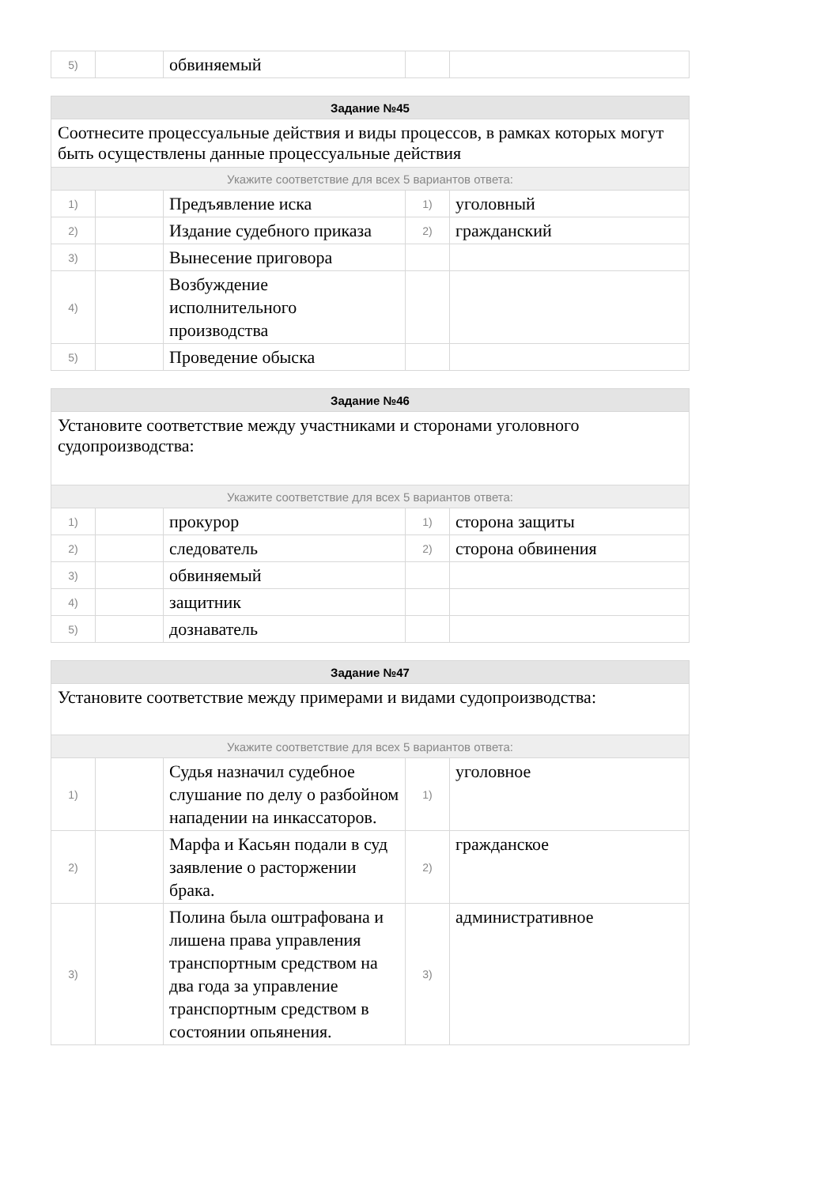| 5) | | обвиняемый | | |
| Задание №45 | | | | |
| --- | --- | --- | --- | --- |
| Соотнесите процессуальные действия и виды процессов, в рамках которых могут быть осуществлены данные процессуальные действия | | | | |
| Укажите соответствие для всех 5 вариантов ответа: | | | | |
| 1) | | Предъявление иска | 1) | уголовный |
| 2) | | Издание судебного приказа | 2) | гражданский |
| 3) | | Вынесение приговора | | |
| 4) | | Возбуждение исполнительного производства | | |
| 5) | | Проведение обыска | | |
| Задание №46 | | | | |
| --- | --- | --- | --- | --- |
| Установите соответствие между участниками и сторонами уголовного судопроизводства: | | | | |
| Укажите соответствие для всех 5 вариантов ответа: | | | | |
| 1) | | прокурор | 1) | сторона защиты |
| 2) | | следователь | 2) | сторона обвинения |
| 3) | | обвиняемый | | |
| 4) | | защитник | | |
| 5) | | дознаватель | | |
| Задание №47 | | | | |
| --- | --- | --- | --- | --- |
| Установите соответствие между примерами и видами судопроизводства: | | | | |
| Укажите соответствие для всех 5 вариантов ответа: | | | | |
| 1) | | Судья назначил судебное слушание по делу о разбойном нападении на инкассаторов. | 1) | уголовное |
| 2) | | Марфа и Касьян подали в суд заявление о расторжении брака. | 2) | гражданское |
| 3) | | Полина была оштрафована и лишена права управления транспортным средством на два года за управление транспортным средством в состоянии опьянения. | 3) | административное |